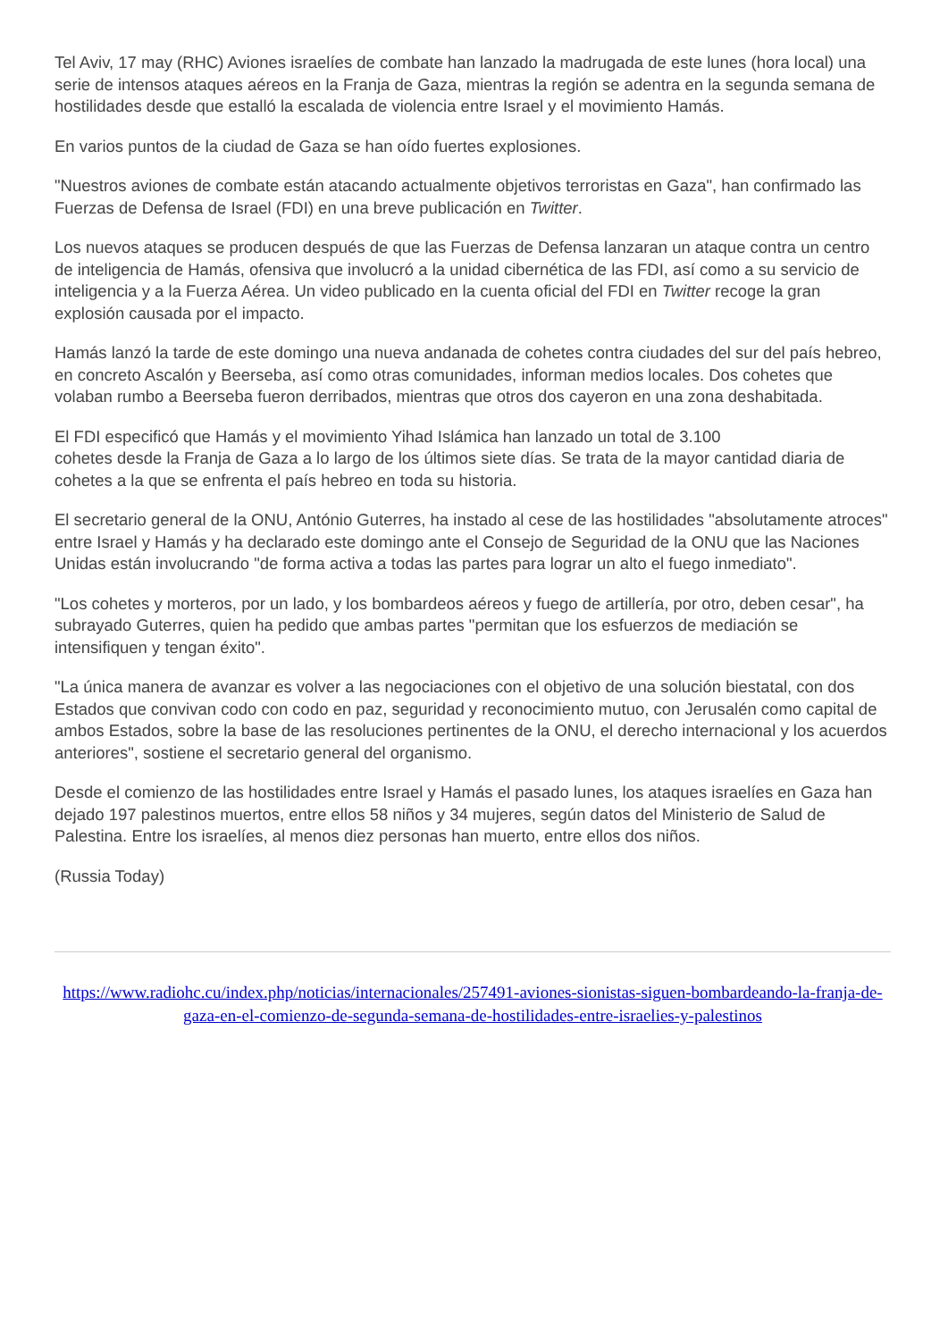Tel Aviv, 17 may (RHC) Aviones israelíes de combate han lanzado la madrugada de este lunes (hora local) una serie de intensos ataques aéreos en la Franja de Gaza, mientras la región se adentra en la segunda semana de hostilidades desde que estalló la escalada de violencia entre Israel y el movimiento Hamás.
En varios puntos de la ciudad de Gaza se han oído fuertes explosiones.
"Nuestros aviones de combate están atacando actualmente objetivos terroristas en Gaza", han confirmado las Fuerzas de Defensa de Israel (FDI) en una breve publicación en Twitter.
Los nuevos ataques se producen después de que las Fuerzas de Defensa lanzaran un ataque contra un centro de inteligencia de Hamás, ofensiva que involucró a la unidad cibernética de las FDI, así como a su servicio de inteligencia y a la Fuerza Aérea. Un video publicado en la cuenta oficial del FDI en Twitter recoge la gran explosión causada por el impacto.
Hamás lanzó la tarde de este domingo una nueva andanada de cohetes contra ciudades del sur del país hebreo, en concreto Ascalón y Beerseba, así como otras comunidades, informan medios locales. Dos cohetes que volaban rumbo a Beerseba fueron derribados, mientras que otros dos cayeron en una zona deshabitada.
El FDI especificó que Hamás y el movimiento Yihad Islámica han lanzado un total de 3.100
cohetes desde la Franja de Gaza a lo largo de los últimos siete días. Se trata de la mayor cantidad diaria de cohetes a la que se enfrenta el país hebreo en toda su historia.
El secretario general de la ONU, António Guterres, ha instado al cese de las hostilidades "absolutamente atroces" entre Israel y Hamás y ha declarado este domingo ante el Consejo de Seguridad de la ONU que las Naciones Unidas están involucrando "de forma activa a todas las partes para lograr un alto el fuego inmediato".
"Los cohetes y morteros, por un lado, y los bombardeos aéreos y fuego de artillería, por otro, deben cesar", ha subrayado Guterres, quien ha pedido que ambas partes "permitan que los esfuerzos de mediación se intensifiquen y tengan éxito".
"La única manera de avanzar es volver a las negociaciones con el objetivo de una solución biestatal, con dos Estados que convivan codo con codo en paz, seguridad y reconocimiento mutuo, con Jerusalén como capital de ambos Estados, sobre la base de las resoluciones pertinentes de la ONU, el derecho internacional y los acuerdos anteriores", sostiene el secretario general del organismo.
Desde el comienzo de las hostilidades entre Israel y Hamás el pasado lunes, los ataques israelíes en Gaza han dejado 197 palestinos muertos, entre ellos 58 niños y 34 mujeres, según datos del Ministerio de Salud de Palestina. Entre los israelíes, al menos diez personas han muerto, entre ellos dos niños.
(Russia Today)
https://www.radiohc.cu/index.php/noticias/internacionales/257491-aviones-sionistas-siguen-bombardeando-la-franja-de-gaza-en-el-comienzo-de-segunda-semana-de-hostilidades-entre-israelies-y-palestinos